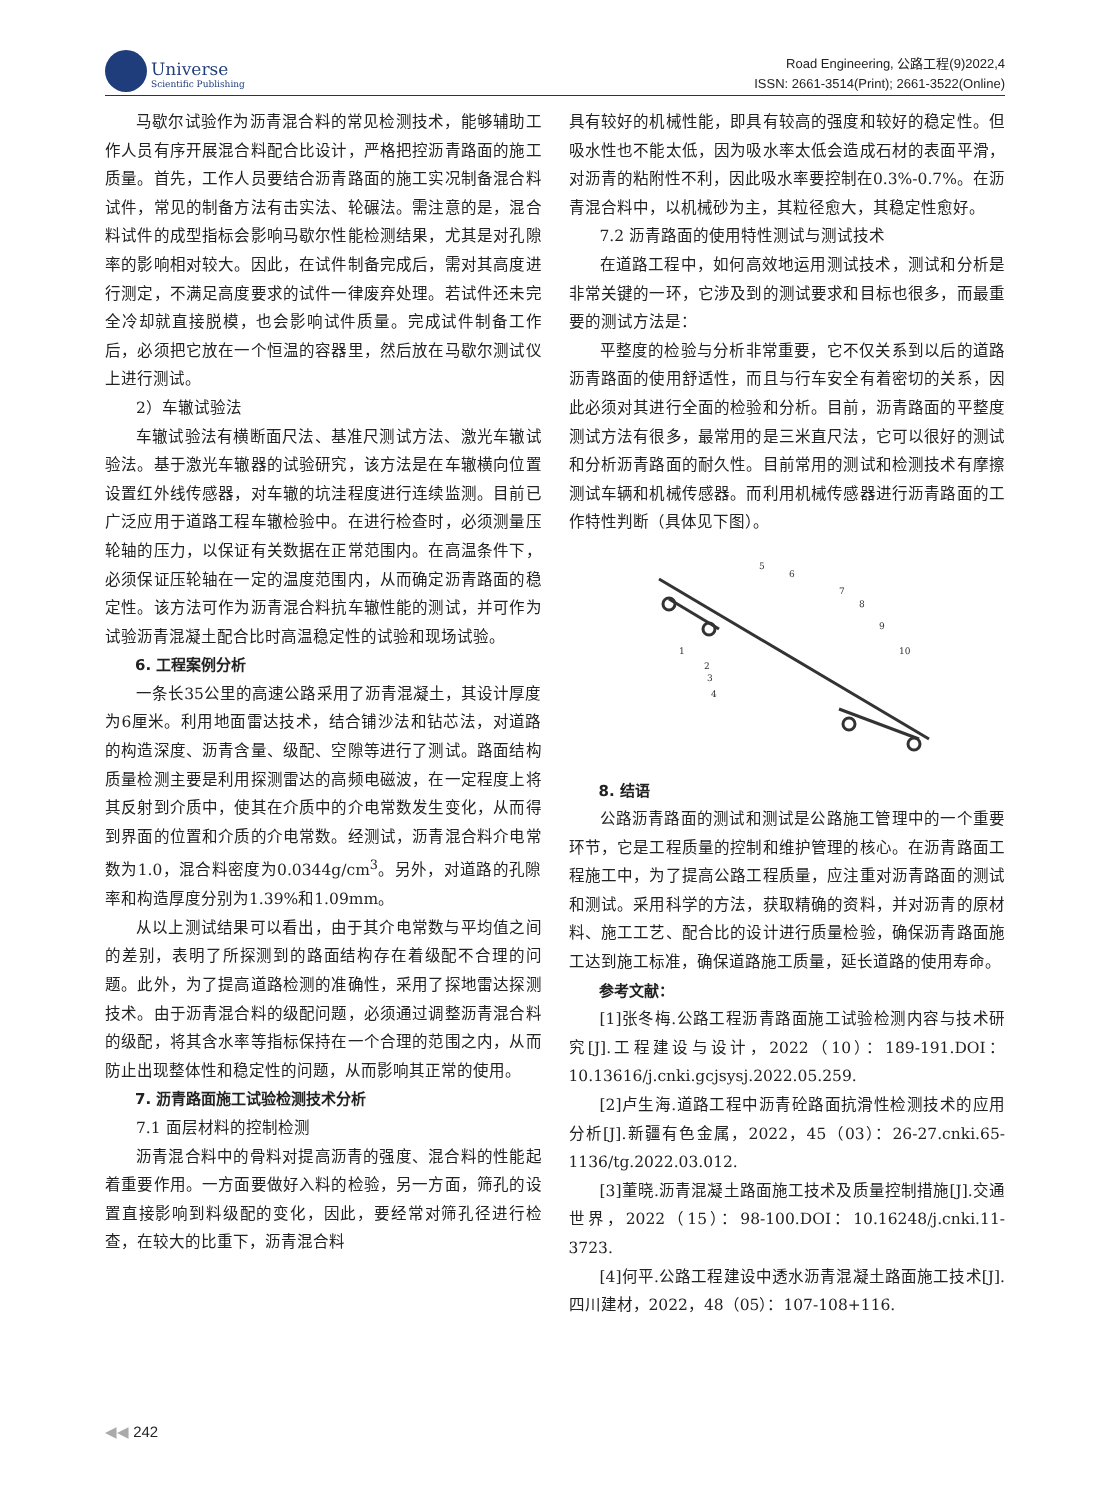Universe
Scientific Publishing
Road Engineering, 公路工程(9)2022,4
ISSN: 2661-3514(Print); 2661-3522(Online)
马歇尔试验作为沥青混合料的常见检测技术，能够辅助工作人员有序开展混合料配合比设计，严格把控沥青路面的施工质量。首先，工作人员要结合沥青路面的施工实况制备混合料试件，常见的制备方法有击实法、轮碾法。需注意的是，混合料试件的成型指标会影响马歇尔性能检测结果，尤其是对孔隙率的影响相对较大。因此，在试件制备完成后，需对其高度进行测定，不满足高度要求的试件一律废弃处理。若试件还未完全冷却就直接脱模，也会影响试件质量。完成试件制备工作后，必须把它放在一个恒温的容器里，然后放在马歇尔测试仪上进行测试。
2）车辙试验法
车辙试验法有横断面尺法、基准尺测试方法、激光车辙试验法。基于激光车辙器的试验研究，该方法是在车辙横向位置设置红外线传感器，对车辙的坑洼程度进行连续监测。目前已广泛应用于道路工程车辙检验中。在进行检查时，必须测量压轮轴的压力，以保证有关数据在正常范围内。在高温条件下，必须保证压轮轴在一定的温度范围内，从而确定沥青路面的稳定性。该方法可作为沥青混合料抗车辙性能的测试，并可作为试验沥青混凝土配合比时高温稳定性的试验和现场试验。
6. 工程案例分析
一条长35公里的高速公路采用了沥青混凝土，其设计厚度为6厘米。利用地面雷达技术，结合铺沙法和钻芯法，对道路的构造深度、沥青含量、级配、空隙等进行了测试。路面结构质量检测主要是利用探测雷达的高频电磁波，在一定程度上将其反射到介质中，使其在介质中的介电常数发生变化，从而得到界面的位置和介质的介电常数。经测试，沥青混合料介电常数为1.0，混合料密度为0.0344g/cm<sup>3</sup>。另外，对道路的孔隙率和构造厚度分别为1.39%和1.09mm。
从以上测试结果可以看出，由于其介电常数与平均值之间的差别，表明了所探测到的路面结构存在着级配不合理的问题。此外，为了提高道路检测的准确性，采用了探地雷达探测技术。由于沥青混合料的级配问题，必须通过调整沥青混合料的级配，将其含水率等指标保持在一个合理的范围之内，从而防止出现整体性和稳定性的问题，从而影响其正常的使用。
7. 沥青路面施工试验检测技术分析
7.1 面层材料的控制检测
沥青混合料中的骨料对提高沥青的强度、混合料的性能起着重要作用。一方面要做好入料的检验，另一方面，筛孔的设置直接影响到料级配的变化，因此，要经常对筛孔径进行检查，在较大的比重下，沥青混合料
具有较好的机械性能，即具有较高的强度和较好的稳定性。但吸水性也不能太低，因为吸水率太低会造成石材的表面平滑，对沥青的粘附性不利，因此吸水率要控制在0.3%-0.7%。在沥青混合料中，以机械砂为主，其粒径愈大，其稳定性愈好。
7.2 沥青路面的使用特性测试与测试技术
在道路工程中，如何高效地运用测试技术，测试和分析是非常关键的一环，它涉及到的测试要求和目标也很多，而最重要的测试方法是：
平整度的检验与分析非常重要，它不仅关系到以后的道路沥青路面的使用舒适性，而且与行车安全有着密切的关系，因此必须对其进行全面的检验和分析。目前，沥青路面的平整度测试方法有很多，最常用的是三米直尺法，它可以很好的测试和分析沥青路面的耐久性。目前常用的测试和检测技术有摩擦测试车辆和机械传感器。而利用机械传感器进行沥青路面的工作特性判断（具体见下图）。
5
6
7
8
9
10
1
2
3
4
8. 结语
公路沥青路面的测试和测试是公路施工管理中的一个重要环节，它是工程质量的控制和维护管理的核心。在沥青路面工程施工中，为了提高公路工程质量，应注重对沥青路面的测试和测试。采用科学的方法，获取精确的资料，并对沥青的原材料、施工工艺、配合比的设计进行质量检验，确保沥青路面施工达到施工标准，确保道路施工质量，延长道路的使用寿命。
参考文献：
[1]张冬梅.公路工程沥青路面施工试验检测内容与技术研究[J].工程建设与设计，2022（10）：189-191.DOI：10.13616/j.cnki.gcjsysj.2022.05.259.
[2]卢生海.道路工程中沥青砼路面抗滑性检测技术的应用分析[J].新疆有色金属，2022，45（03）：26-27.cnki.65-1136/tg.2022.03.012.
[3]董晓.沥青混凝土路面施工技术及质量控制措施[J].交通世界，2022（15）：98-100.DOI：10.16248/j.cnki.11-3723.
[4]何平.公路工程建设中透水沥青混凝土路面施工技术[J].四川建材，2022，48（05）：107-108+116.
◀◀ 242